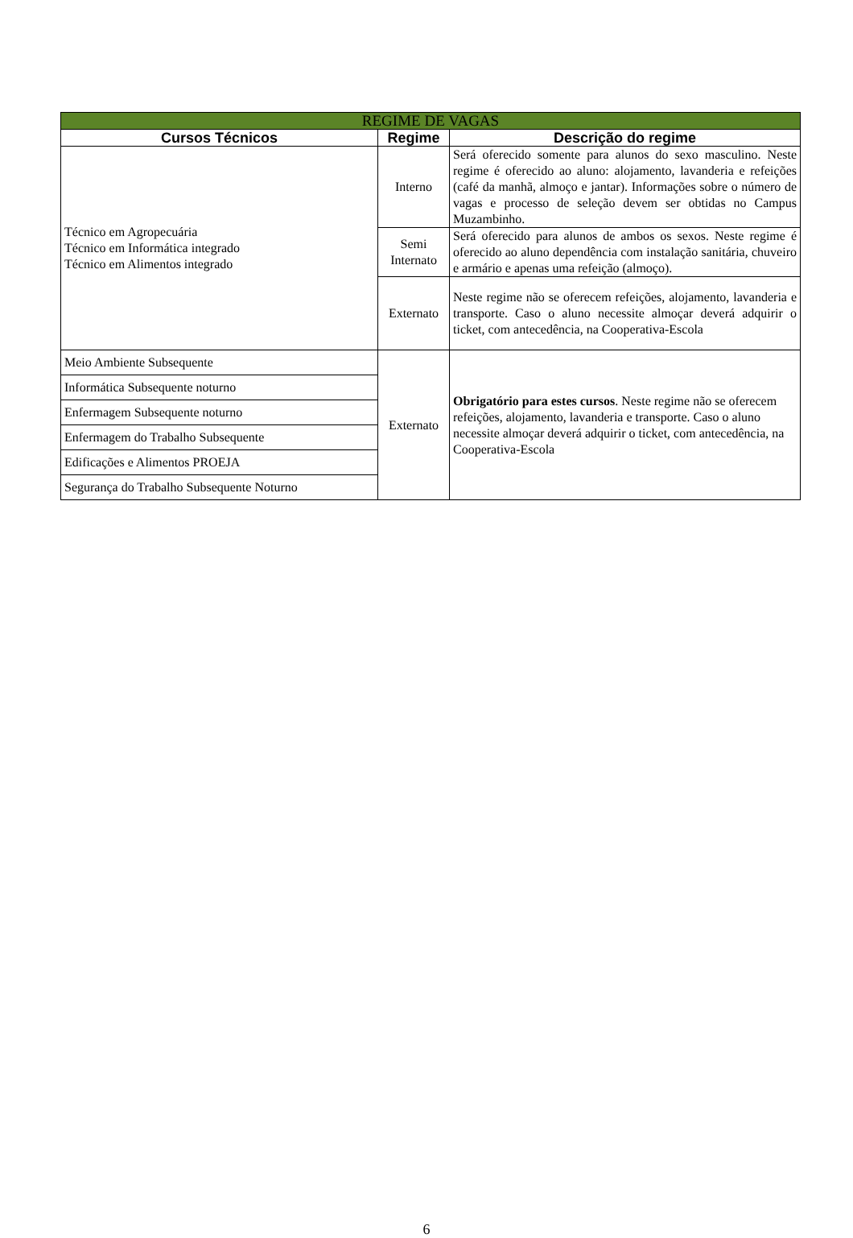| REGIME DE VAGAS | | |
| --- | --- | --- |
| Cursos Técnicos | Regime | Descrição do regime |
| Técnico em Agropecuária Técnico em Informática integrado Técnico em Alimentos integrado | Interno | Será oferecido somente para alunos do sexo masculino. Neste regime é oferecido ao aluno: alojamento, lavanderia e refeições (café da manhã, almoço e jantar). Informações sobre o número de vagas e processo de seleção devem ser obtidas no Campus Muzambinho. |
| | Semi Internato | Será oferecido para alunos de ambos os sexos. Neste regime é oferecido ao aluno dependência com instalação sanitária, chuveiro e armário e apenas uma refeição (almoço). |
| | Externato | Neste regime não se oferecem refeições, alojamento, lavanderia e transporte. Caso o aluno necessite almoçar deverá adquirir o ticket, com antecedência, na Cooperativa-Escola |
| Meio Ambiente Subsequente | Externato | Obrigatório para estes cursos . Neste regime não se oferecem refeições, alojamento, lavanderia e transporte. Caso o aluno necessite almoçar deverá adquirir o ticket, com antecedência, na Cooperativa-Escola |
| Informática Subsequente noturno | | |
| Enfermagem Subsequente noturno | | |
| Enfermagem do Trabalho Subsequente | | |
| Edificações e Alimentos PROEJA | | |
| Segurança do Trabalho Subsequente Noturno | | |
6